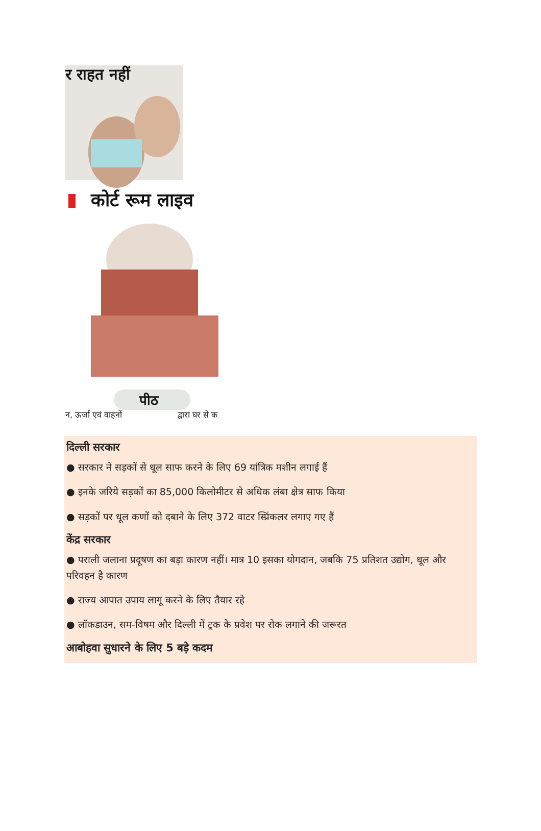र राहत नहीं
कोर्ट रूम लाइव
पीठ
न, ऊर्जा एवं वाहनों
द्वारा घर से क
दिल्ली सरकार
● सरकार ने सड़कों से धूल साफ करने के लिए 69 यांत्रिक मशीन लगाई हैं
● इनके जरिये सड़कों का 85,000 किलोमीटर से अधिक लंबा क्षेत्र साफ किया
● सड़कों पर धूल कणों को दबाने के लिए 372 वाटर स्प्रिंकलर लगाए गए हैं
केंद्र सरकार
● पराली जलाना प्रदूषण का बड़ा कारण नहीं। मात्र 10 इसका योगदान, जबकि 75 प्रतिशत उद्योग, धूल और परिवहन है कारण
● राज्य आपात उपाय लागू करने के लिए तैयार रहे
● लॉकडाउन, सम-विषम और दिल्ली में ट्रक के प्रवेश पर रोक लगाने की जरूरत
आबोहवा सुधारने के लिए 5 बड़े कदम